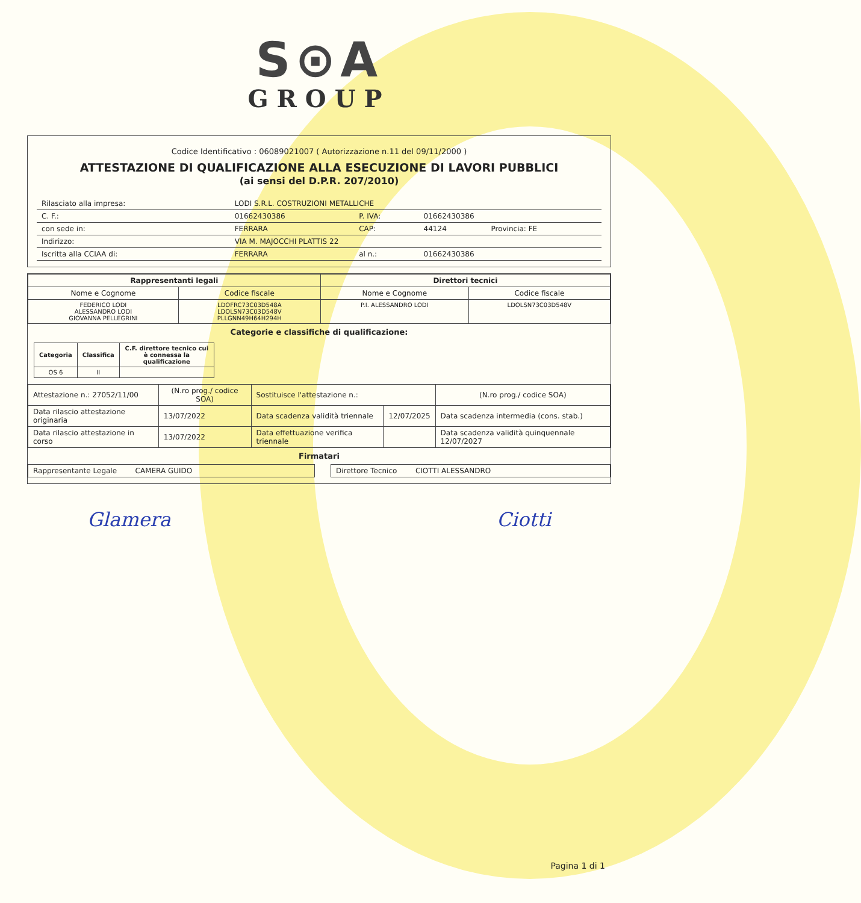S⊙A
GROUP
Codice Identificativo : 06089021007 ( Autorizzazione n.11 del 09/11/2000 )
ATTESTAZIONE DI QUALIFICAZIONE ALLA ESECUZIONE DI LAVORI PUBBLICI
(ai sensi del D.P.R. 207/2010)
| Rilasciato alla impresa: | LODI S.R.L. COSTRUZIONI METALLICHE | | | |
| C. F.: | 01662430386 | P. IVA: | 01662430386 | |
| con sede in: | FERRARA | CAP: | 44124 | Provincia: FE |
| Indirizzo: | VIA M. MAJOCCHI PLATTIS 22 | | | |
| Iscritta alla CCIAA di: | FERRARA | al n.: | 01662430386 | |
| Rappresentanti legali | | Direttori tecnici | |
| --- | --- | --- | --- |
| Nome e Cognome | Codice fiscale | Nome e Cognome | Codice fiscale |
| FEDERICO LODI ALESSANDRO LODI GIOVANNA PELLEGRINI | LDOFRC73C03D548A LDOLSN73C03D548V PLLGNN49H64H294H | P.I. ALESSANDRO LODI | LDOLSN73C03D548V |
Categorie e classifiche di qualificazione:
| Categoria | Classifica | C.F. direttore tecnico cui è connessa la qualificazione |
| --- | --- | --- |
| OS 6 | II | |
| Attestazione n.: 27052/11/00 | (N.ro prog./ codice SOA) | Sostituisce l'attestazione n.: | | (N.ro prog./ codice SOA) |
| Data rilascio attestazione originaria | 13/07/2022 | Data scadenza validità triennale | 12/07/2025 | Data scadenza intermedia (cons. stab.) |
| Data rilascio attestazione in corso | 13/07/2022 | Data effettuazione verifica triennale | | Data scadenza validità quinquennale 12/07/2027 |
Firmatari
| Rappresentante Legale CAMERA GUIDO | | Direttore Tecnico CIOTTI ALESSANDRO |
Glamera Ciotti
Pagina 1 di 1